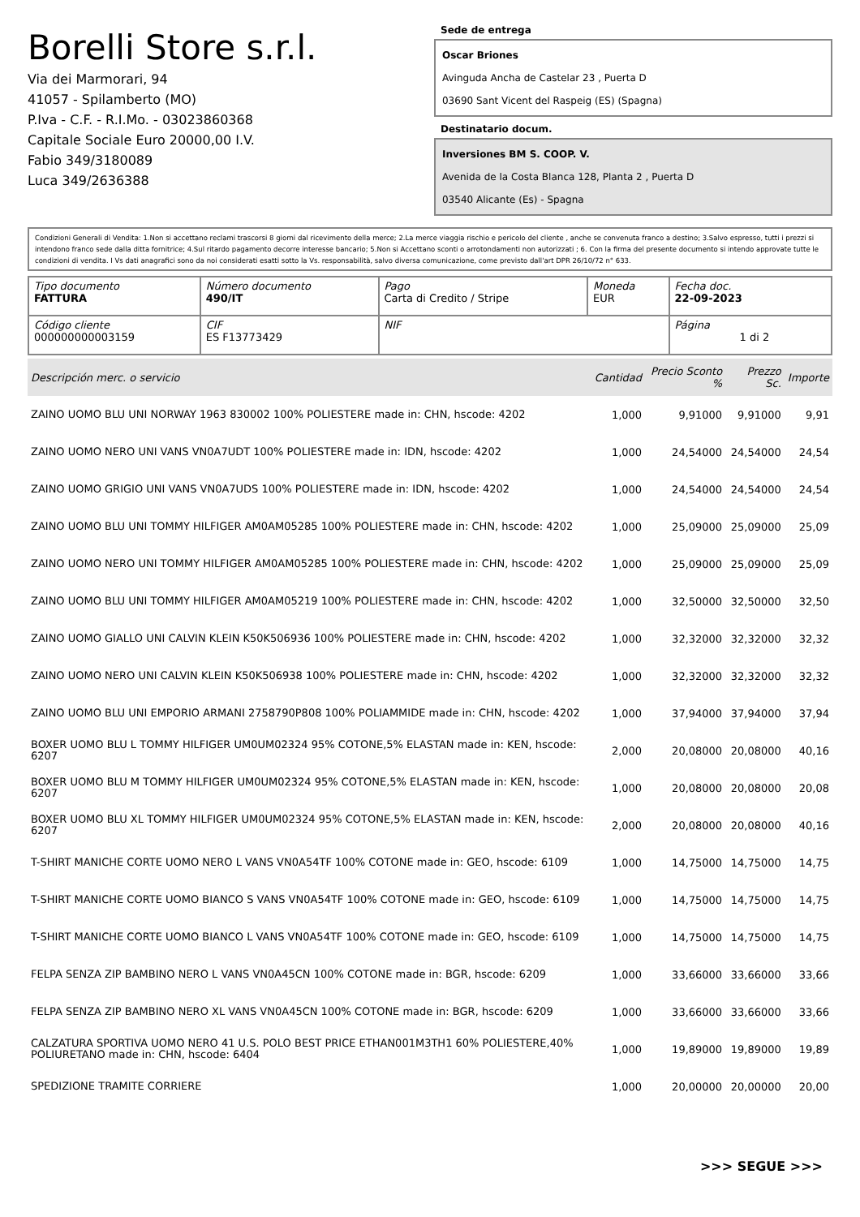Borelli Store s.r.l.
Via dei Marmorari, 94
41057 - Spilamberto (MO)
P.Iva - C.F. - R.I.Mo. - 03023860368
Capitale Sociale Euro 20000,00 I.V.
Fabio 349/3180089
Luca 349/2636388
Sede de entrega
Oscar Briones
Avinguda Ancha de Castelar 23 , Puerta D
03690 Sant Vicent del Raspeig (ES) (Spagna)
Destinatario docum.
Inversiones BM S. COOP. V.
Avenida de la Costa Blanca 128, Planta 2 , Puerta D
03540 Alicante (Es) - Spagna
Condizioni Generali di Vendita: 1.Non si accettano reclami trascorsi 8 giorni dal ricevimento della merce; 2.La merce viaggia rischio e pericolo del cliente , anche se convenuta franco a destino; 3.Salvo espresso, tutti i prezzi si intendono franco sede dalla ditta fornitrice; 4.Sul ritardo pagamento decorre interesse bancario; 5.Non si Accettano sconti o arrotondamenti non autorizzati ; 6. Con la firma del presente documento si intendo approvate tutte le condizioni di vendita. I Vs dati anagrafici sono da noi considerati esatti sotto la Vs. responsabilità, salvo diversa comunicazione, come previsto dall'art DPR 26/10/72 n° 633.
| Tipo documento FATTURA | Número documento 490/IT | Pago Carta di Credito / Stripe | Moneda EUR | Fecha doc. 22-09-2023 |
| Código cliente 000000000003159 | CIF ES F13773429 | NIF | | Página 1 di 2 |
| Descripción merc. o servicio | Cantidad | Precio Sconto % | Prezzo Sc. | Importe |
| --- | --- | --- | --- | --- |
| ZAINO UOMO BLU UNI NORWAY 1963 830002 100% POLIESTERE made in: CHN, hscode: 4202 | 1,000 | 9,91000 | 9,91000 | 9,91 |
| ZAINO UOMO NERO UNI VANS VN0A7UDT 100% POLIESTERE made in: IDN, hscode: 4202 | 1,000 | 24,54000 | 24,54000 | 24,54 |
| ZAINO UOMO GRIGIO UNI VANS VN0A7UDS 100% POLIESTERE made in: IDN, hscode: 4202 | 1,000 | 24,54000 | 24,54000 | 24,54 |
| ZAINO UOMO BLU UNI TOMMY HILFIGER AM0AM05285 100% POLIESTERE made in: CHN, hscode: 4202 | 1,000 | 25,09000 | 25,09000 | 25,09 |
| ZAINO UOMO NERO UNI TOMMY HILFIGER AM0AM05285 100% POLIESTERE made in: CHN, hscode: 4202 | 1,000 | 25,09000 | 25,09000 | 25,09 |
| ZAINO UOMO BLU UNI TOMMY HILFIGER AM0AM05219 100% POLIESTERE made in: CHN, hscode: 4202 | 1,000 | 32,50000 | 32,50000 | 32,50 |
| ZAINO UOMO GIALLO UNI CALVIN KLEIN K50K506936 100% POLIESTERE made in: CHN, hscode: 4202 | 1,000 | 32,32000 | 32,32000 | 32,32 |
| ZAINO UOMO NERO UNI CALVIN KLEIN K50K506938 100% POLIESTERE made in: CHN, hscode: 4202 | 1,000 | 32,32000 | 32,32000 | 32,32 |
| ZAINO UOMO BLU UNI EMPORIO ARMANI 2758790P808 100% POLIAMMIDE made in: CHN, hscode: 4202 | 1,000 | 37,94000 | 37,94000 | 37,94 |
| BOXER UOMO BLU L TOMMY HILFIGER UM0UM02324 95% COTONE,5% ELASTAN made in: KEN, hscode: 6207 | 2,000 | 20,08000 | 20,08000 | 40,16 |
| BOXER UOMO BLU M TOMMY HILFIGER UM0UM02324 95% COTONE,5% ELASTAN made in: KEN, hscode: 6207 | 1,000 | 20,08000 | 20,08000 | 20,08 |
| BOXER UOMO BLU XL TOMMY HILFIGER UM0UM02324 95% COTONE,5% ELASTAN made in: KEN, hscode: 6207 | 2,000 | 20,08000 | 20,08000 | 40,16 |
| T-SHIRT MANICHE CORTE UOMO NERO L VANS VN0A54TF 100% COTONE made in: GEO, hscode: 6109 | 1,000 | 14,75000 | 14,75000 | 14,75 |
| T-SHIRT MANICHE CORTE UOMO BIANCO S VANS VN0A54TF 100% COTONE made in: GEO, hscode: 6109 | 1,000 | 14,75000 | 14,75000 | 14,75 |
| T-SHIRT MANICHE CORTE UOMO BIANCO L VANS VN0A54TF 100% COTONE made in: GEO, hscode: 6109 | 1,000 | 14,75000 | 14,75000 | 14,75 |
| FELPA SENZA ZIP BAMBINO NERO L VANS VN0A45CN 100% COTONE made in: BGR, hscode: 6209 | 1,000 | 33,66000 | 33,66000 | 33,66 |
| FELPA SENZA ZIP BAMBINO NERO XL VANS VN0A45CN 100% COTONE made in: BGR, hscode: 6209 | 1,000 | 33,66000 | 33,66000 | 33,66 |
| CALZATURA SPORTIVA UOMO NERO 41 U.S. POLO BEST PRICE ETHAN001M3TH1 60% POLIESTERE,40% POLIURETANO made in: CHN, hscode: 6404 | 1,000 | 19,89000 | 19,89000 | 19,89 |
| SPEDIZIONE TRAMITE CORRIERE | 1,000 | 20,00000 | 20,00000 | 20,00 |
>>> SEGUE >>>